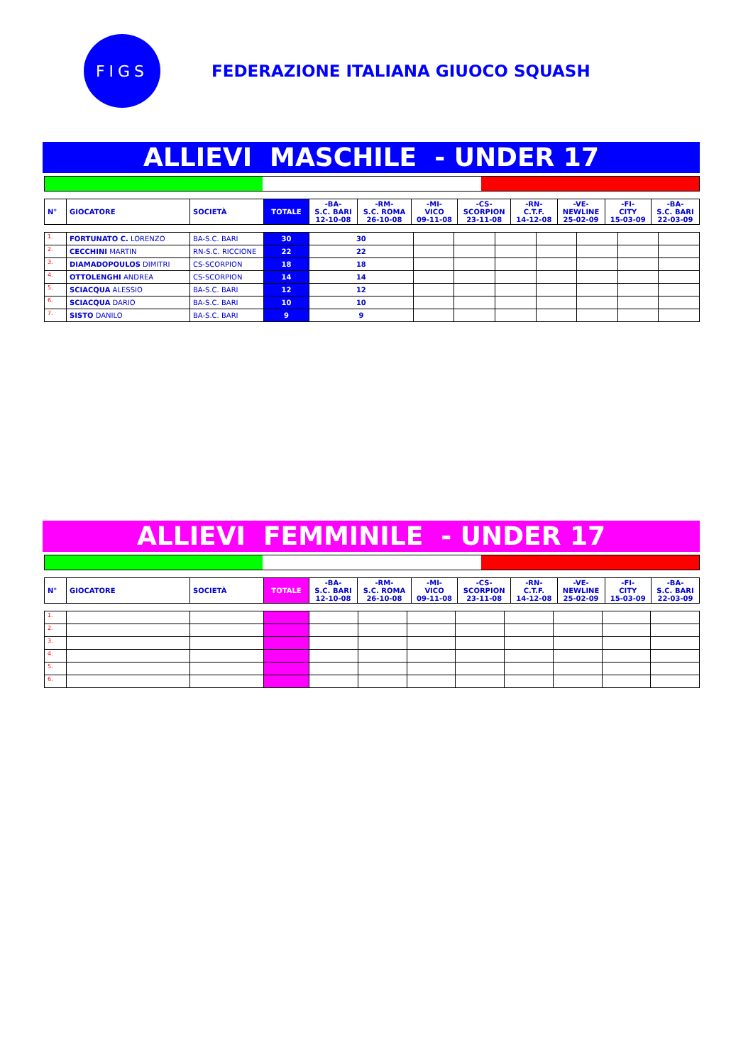FIGS
FEDERAZIONE ITALIANA GIUOCO SQUASH
ALLIEVI MASCHILE - UNDER 17
| N° | GIOCATORE | SOCIETÀ | TOTALE | -BA- S.C. BARI 12-10-08 | -RM- S.C. ROMA 26-10-08 | -MI- VICO 09-11-08 | -CS- SCORPION 23-11-08 | -RN- C.T.F. 14-12-08 | -VE- NEWLINE 25-02-09 | -FI- CITY 15-03-09 | -BA- S.C. BARI 22-03-09 |
| --- | --- | --- | --- | --- | --- | --- | --- | --- | --- | --- | --- |
| 1. | FORTUNATO C. LORENZO | BA-S.C. BARI | 30 | 30 | | | | | | | |
| 2. | CECCHINI MARTIN | RN-S.C. RICCIONE | 22 | 22 | | | | | | | |
| 3. | DIAMADOPOULOS DIMITRI | CS-SCORPION | 18 | 18 | | | | | | | |
| 4. | OTTOLENGHI ANDREA | CS-SCORPION | 14 | 14 | | | | | | | |
| 5. | SCIACQUA ALESSIO | BA-S.C. BARI | 12 | 12 | | | | | | | |
| 6. | SCIACQUA DARIO | BA-S.C. BARI | 10 | 10 | | | | | | | |
| 7. | SISTO DANILO | BA-S.C. BARI | 9 | 9 | | | | | | | |
ALLIEVI FEMMINILE - UNDER 17
| N° | GIOCATORE | SOCIETÀ | TOTALE | -BA- S.C. BARI 12-10-08 | -RM- S.C. ROMA 26-10-08 | -MI- VICO 09-11-08 | -CS- SCORPION 23-11-08 | -RN- C.T.F. 14-12-08 | -VE- NEWLINE 25-02-09 | -FI- CITY 15-03-09 | -BA- S.C. BARI 22-03-09 |
| --- | --- | --- | --- | --- | --- | --- | --- | --- | --- | --- | --- |
| 1. | | | | | | | | | | | |
| 2. | | | | | | | | | | | |
| 3. | | | | | | | | | | | |
| 4. | | | | | | | | | | | |
| 5. | | | | | | | | | | | |
| 6. | | | | | | | | | | | |